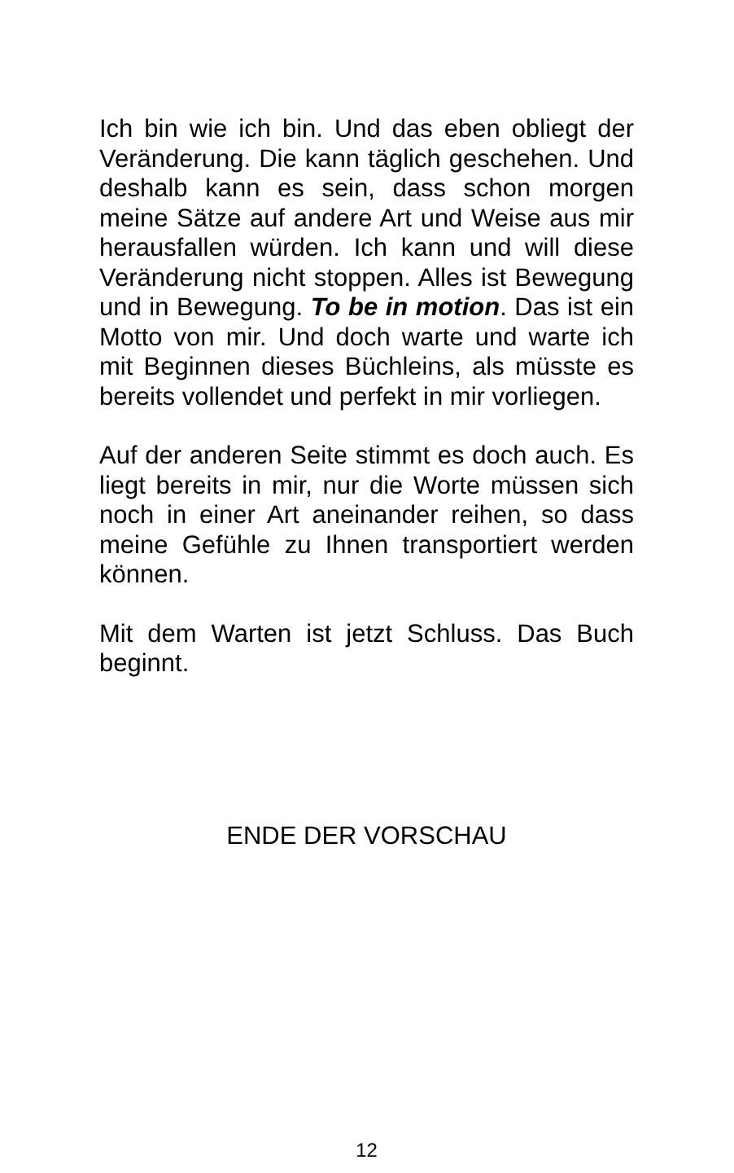Ich bin wie ich bin. Und das eben obliegt der Veränderung. Die kann täglich geschehen. Und deshalb kann es sein, dass schon morgen meine Sätze auf andere Art und Weise aus mir herausfallen würden. Ich kann und will diese Veränderung nicht stoppen. Alles ist Bewegung und in Bewegung. To be in motion. Das ist ein Motto von mir. Und doch warte und warte ich mit Beginnen dieses Büchleins, als müsste es bereits vollendet und perfekt in mir vorliegen.
Auf der anderen Seite stimmt es doch auch. Es liegt bereits in mir, nur die Worte müssen sich noch in einer Art aneinander reihen, so dass meine Gefühle zu Ihnen transportiert werden können.
Mit dem Warten ist jetzt Schluss. Das Buch beginnt.
ENDE DER VORSCHAU
12